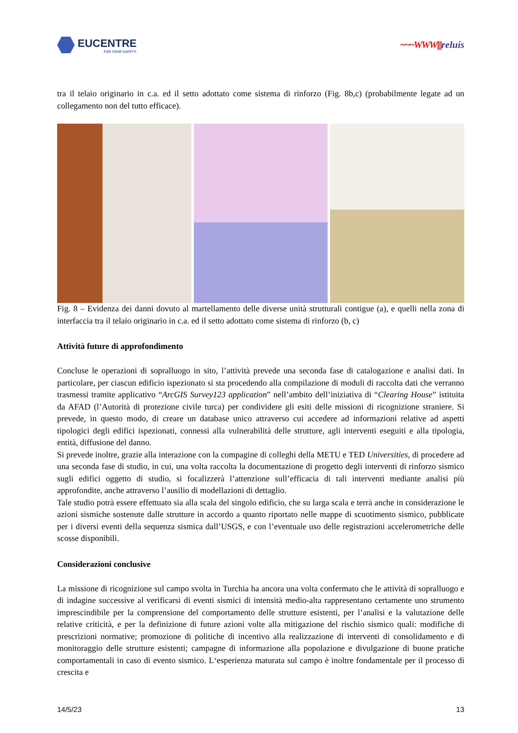EUCENTRE
FOR YOUR SAFETY.
~~~WWW||||reluis
tra il telaio originario in c.a. ed il setto adottato come sistema di rinforzo (Fig. 8b,c) (probabilmente legate ad un collegamento non del tutto efficace).
Fig. 8 – Evidenza dei danni dovuto al martellamento delle diverse unità strutturali contigue (a), e quelli nella zona di interfaccia tra il telaio originario in c.a. ed il setto adottato come sistema di rinforzo (b, c)
Attività future di approfondimento
Concluse le operazioni di sopralluogo in sito, l’attività prevede una seconda fase di catalogazione e analisi dati. In particolare, per ciascun edificio ispezionato si sta procedendo alla compilazione di moduli di raccolta dati che verranno trasmessi tramite applicativo “ArcGIS Survey123 application” nell’ambito dell’iniziativa di “Clearing House” istituita da AFAD (l’Autorità di protezione civile turca) per condividere gli esiti delle missioni di ricognizione straniere. Si prevede, in questo modo, di creare un database unico attraverso cui accedere ad informazioni relative ad aspetti tipologici degli edifici ispezionati, connessi alla vulnerabilità delle strutture, agli interventi eseguiti e alla tipologia, entità, diffusione del danno.
Si prevede inoltre, grazie alla interazione con la compagine di colleghi della METU e TED Universities, di procedere ad una seconda fase di studio, in cui, una volta raccolta la documentazione di progetto degli interventi di rinforzo sismico sugli edifici oggetto di studio, si focalizzerà l’attenzione sull’efficacia di tali interventi mediante analisi più approfondite, anche attraverso l’ausilio di modellazioni di dettaglio.
Tale studio potrà essere effettuato sia alla scala del singolo edificio, che su larga scala e terrà anche in considerazione le azioni sismiche sostenute dalle strutture in accordo a quanto riportato nelle mappe di scuotimento sismico, pubblicate per i diversi eventi della sequenza sismica dall’USGS, e con l’eventuale uso delle registrazioni accelerometriche delle scosse disponibili.
Considerazioni conclusive
La missione di ricognizione sul campo svolta in Turchia ha ancora una volta confermato che le attività di sopralluogo e di indagine successive al verificarsi di eventi sismici di intensità medio-alta rappresentano certamente uno strumento imprescindibile per la comprensione del comportamento delle strutture esistenti, per l’analisi e la valutazione delle relative criticità, e per la definizione di future azioni volte alla mitigazione del rischio sismico quali: modifiche di prescrizioni normative; promozione di politiche di incentivo alla realizzazione di interventi di consolidamento e di monitoraggio delle strutture esistenti; campagne di informazione alla popolazione e divulgazione di buone pratiche comportamentali in caso di evento sismico. L‘esperienza maturata sul campo è inoltre fondamentale per il processo di crescita e
14/5/23 13